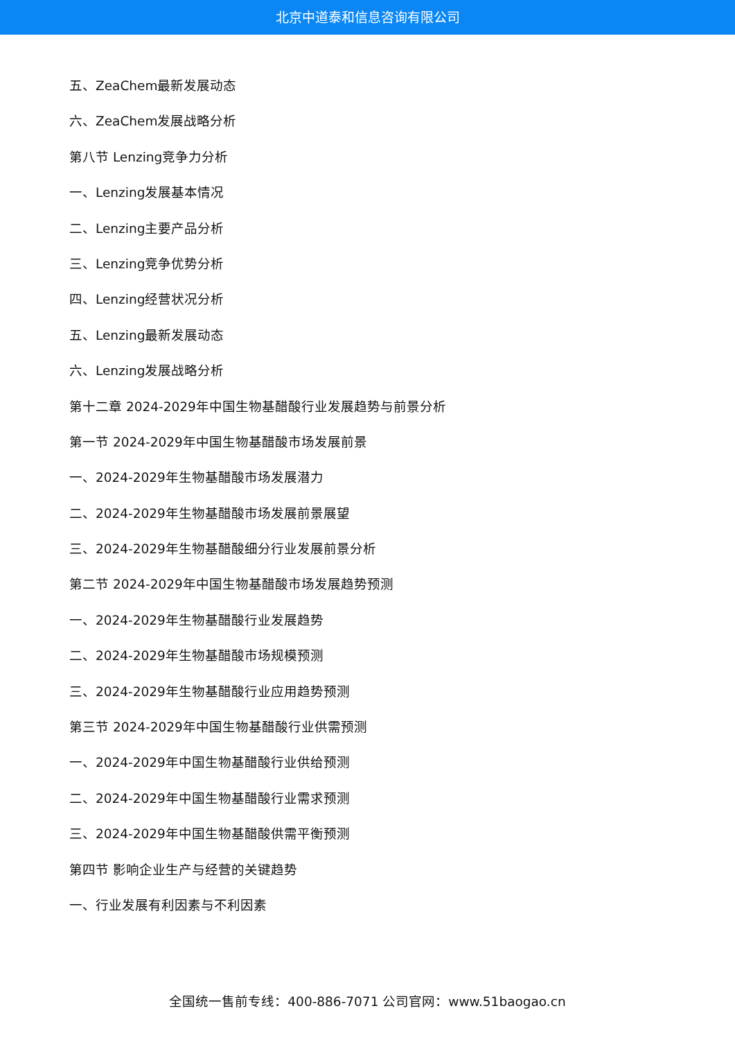北京中道泰和信息咨询有限公司
五、ZeaChem最新发展动态
六、ZeaChem发展战略分析
第八节 Lenzing竞争力分析
一、Lenzing发展基本情况
二、Lenzing主要产品分析
三、Lenzing竞争优势分析
四、Lenzing经营状况分析
五、Lenzing最新发展动态
六、Lenzing发展战略分析
第十二章 2024-2029年中国生物基醋酸行业发展趋势与前景分析
第一节 2024-2029年中国生物基醋酸市场发展前景
一、2024-2029年生物基醋酸市场发展潜力
二、2024-2029年生物基醋酸市场发展前景展望
三、2024-2029年生物基醋酸细分行业发展前景分析
第二节 2024-2029年中国生物基醋酸市场发展趋势预测
一、2024-2029年生物基醋酸行业发展趋势
二、2024-2029年生物基醋酸市场规模预测
三、2024-2029年生物基醋酸行业应用趋势预测
第三节 2024-2029年中国生物基醋酸行业供需预测
一、2024-2029年中国生物基醋酸行业供给预测
二、2024-2029年中国生物基醋酸行业需求预测
三、2024-2029年中国生物基醋酸供需平衡预测
第四节 影响企业生产与经营的关键趋势
一、行业发展有利因素与不利因素
全国统一售前专线：400-886-7071 公司官网：www.51baogao.cn